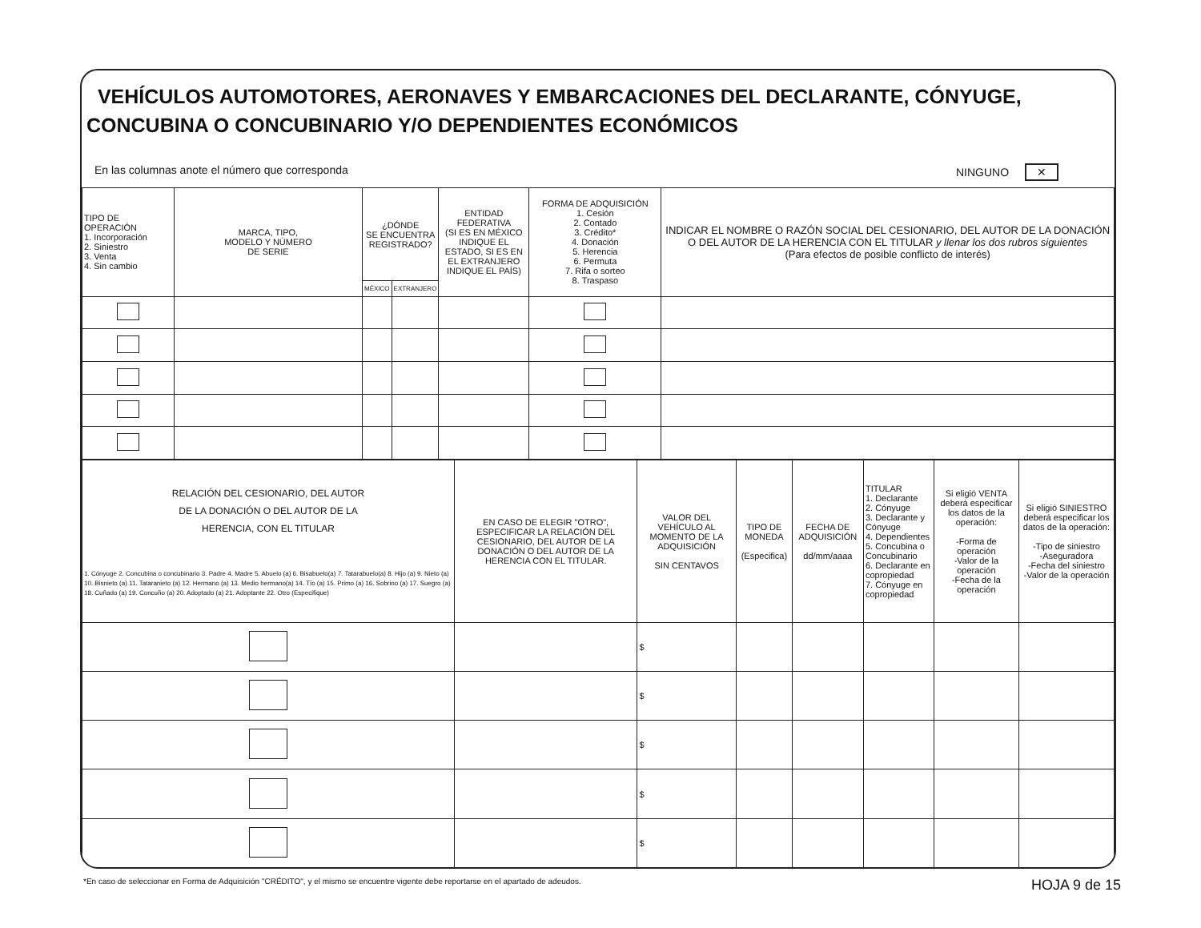VEHÍCULOS AUTOMOTORES, AERONAVES Y EMBARCACIONES DEL DECLARANTE, CÓNYUGE, CONCUBINA O CONCUBINARIO Y/O DEPENDIENTES ECONÓMICOS
En las columnas anote el número que corresponda NINGUNO ✕
| TIPO DE OPERACIÓN 1. Incorporación 2. Siniestro 3. Venta 4. Sin cambio | MARCA, TIPO, MODELO Y NÚMERO DE SERIE | ¿DÓNDE SE ENCUENTRA REGISTRADO? | | ENTIDAD FEDERATIVA (SI ES EN MÉXICO INDIQUE EL ESTADO, SI ES EN EL EXTRANJERO INDIQUE EL PAÍS) | FORMA DE ADQUISICIÓN 1. Cesión 2. Contado 3. Crédito* 4. Donación 5. Herencia 6. Permuta 7. Rifa o sorteo 8. Traspaso | INDICAR EL NOMBRE O RAZÓN SOCIAL DEL CESIONARIO, DEL AUTOR DE LA DONACIÓN O DEL AUTOR DE LA HERENCIA CON EL TITULAR y llenar los dos rubros siguientes (Para efectos de posible conflicto de interés) |
| --- | --- | --- | --- | --- | --- | --- |
| | | MÉXICO | EXTRANJERO | | | |
| RELACIÓN DEL CESIONARIO, DEL AUTOR DE LA DONACIÓN O DEL AUTOR DE LA HERENCIA, CON EL TITULAR 1. Cónyuge 2. Concubina o concubinario 3. Padre 4. Madre 5. Abuelo (a) 6. Bisabuelo(a) 7. Tatarabuelo(a) 8. Hijo (a) 9. Nieto (a) 10. Bisnieto (a) 11. Tataranieto (a) 12. Hermano (a) 13. Medio hermano(a) 14. Tío (a) 15. Primo (a) 16. Sobrino (a) 17. Suegro (a) 18. Cuñado (a) 19. Concuño (a) 20. Adoptado (a) 21. Adoptante 22. Otro (Especifique) | EN CASO DE ELEGIR "OTRO", ESPECIFICAR LA RELACIÓN DEL CESIONARIO, DEL AUTOR DE LA DONACIÓN O DEL AUTOR DE LA HERENCIA CON EL TITULAR. | VALOR DEL VEHÍCULO AL MOMENTO DE LA ADQUISICIÓN SIN CENTAVOS | TIPO DE MONEDA (Especifica) | FECHA DE ADQUISICIÓN dd/mm/aaaa | TITULAR 1. Declarante 2. Cónyuge 3. Declarante y Cónyuge 4. Dependientes 5. Concubina o Concubinario 6. Declarante en copropiedad 7. Cónyuge en copropiedad | Si eligió VENTA deberá especificar los datos de la operación: -Forma de operación -Valor de la operación -Fecha de la operación | Si eligió SINIESTRO deberá especificar los datos de la operación: -Tipo de siniestro -Aseguradora -Fecha del siniestro -Valor de la operación |
| --- | --- | --- | --- | --- | --- | --- | --- |
| | | $ | | | | | |
| | | $ | | | | | |
| | | $ | | | | | |
| | | $ | | | | | |
| | | $ | | | | | |
*En caso de seleccionar en Forma de Adquisición "CRÉDITO", y el mismo se encuentre vigente debe reportarse en el apartado de adeudos. HOJA 9 de 15